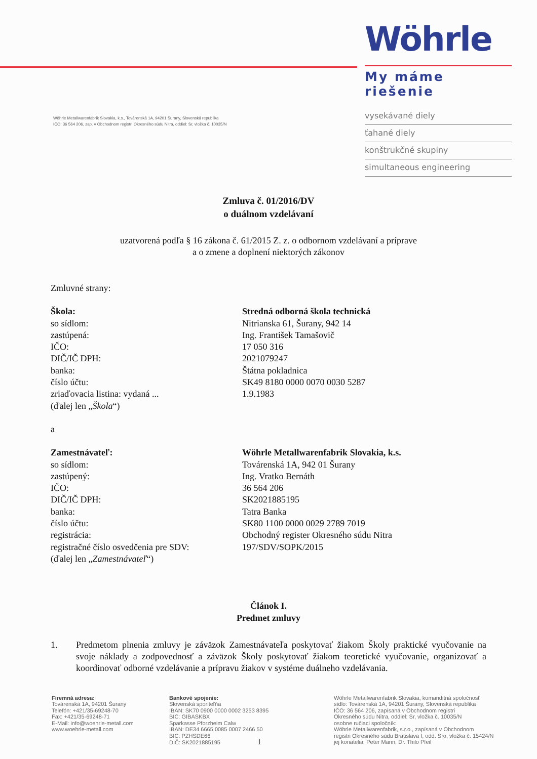Wöhrle Metallwarenfabrik Slovakia, k.s., Továrenská 1A, 94201 Šurany, Slovenská republika
IČO: 36 564 206, zap. v Obchodnom registri Okresného súdu Nitra, oddiel: Sr, vložka č. 10035/N
Wöhrle
My máme riešenie
vysekávané diely
ťahané diely
konštrukčné skupiny
simultaneous engineering
Zmluva č. 01/2016/DV
o duálnom vzdelávaní
uzatvorená podľa § 16 zákona č. 61/2015 Z. z. o odbornom vzdelávaní a príprave
a o zmene a doplnení niektorých zákonov
Zmluvné strany:
Škola:
so sídlom:
zastúpená:
IČO:
DIČ/IČ DPH:
banka:
číslo účtu:
zriaďovacia listina: vydaná ...
(ďalej len „Škola“)
Stredná odborná škola technická
Nitrianska 61, Šurany, 942 14
Ing. František Tamašovič
17 050 316
2021079247
Štátna pokladnica
SK49 8180 0000 0070 0030 5287
1.9.1983
a
Zamestnávateľ:
so sídlom:
zastúpený:
IČO:
DIČ/IČ DPH:
banka:
číslo účtu:
registrácia:
registračné číslo osvedčenia pre SDV:
(ďalej len „Zamestnávateľ“)
Wöhrle Metallwarenfabrik Slovakia, k.s.
Továrenská 1A, 942 01 Šurany
Ing. Vratko Bernáth
36 564 206
SK2021885195
Tatra Banka
SK80 1100 0000 0029 2789 7019
Obchodný register Okresného súdu Nitra
197/SDV/SOPK/2015
Článok I.
Predmet zmluvy
1. Predmetom plnenia zmluvy je záväzok Zamestnávateľa poskytovať žiakom Školy praktické vyučovanie na svoje náklady a zodpovednosť a záväzok Školy poskytovať žiakom teoretické vyučovanie, organizovať a koordinovať odborné vzdelávanie a prípravu žiakov v systéme duálneho vzdelávania.
Firemná adresa:
Továrenská 1A, 94201 Šurany
Telefón: +421/35-69248-70
Fax: +421/35-69248-71
E-Mail: info@woehrle-metall.com
www.woehrle-metall.com
Bankové spojenie:
Slovenská sporiteľňa
IBAN: SK70 0900 0000 0002 3253 8395
BIC: GIBASKBX
Sparkasse Pforzheim Calw
IBAN: DE34 6665 0085 0007 2466 50
BIC: PZHSDE66
DIČ: SK2021885195 1
Wöhrle Metallwarenfabrik Slovakia, komanditná spoločnosť
sídlo: Továrenská 1A, 94201 Šurany, Slovenská republika
IČO: 36 564 206, zapísaná v Obchodnom registri
Okresného súdu Nitra, oddiel: Sr, vložka č. 10035/N
osobne ručiaci spoločník:
Wöhrle Metallwarenfabrik, s.r.o., zapísaná v Obchodnom
registri Okresného súdu Bratislava I, odd. Sro, vložka č. 15424/N
jej konatelia: Peter Mann, Dr. Thilo Pfeil